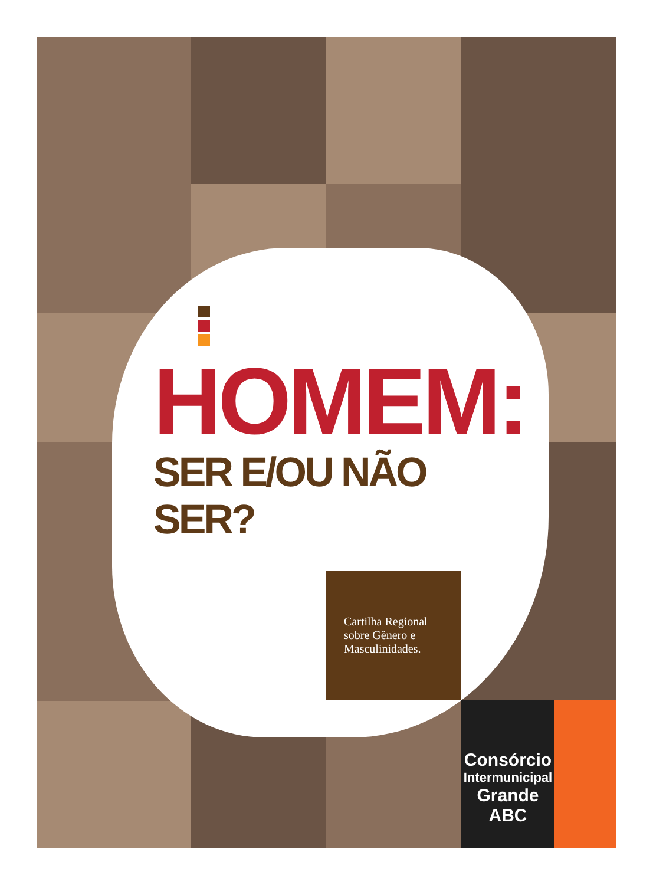HOMEM:
SER E/OU NÃO SER?
Cartilha Regional sobre Gênero e Masculinidades.
Consórcio
Intermunicipal
Grande ABC